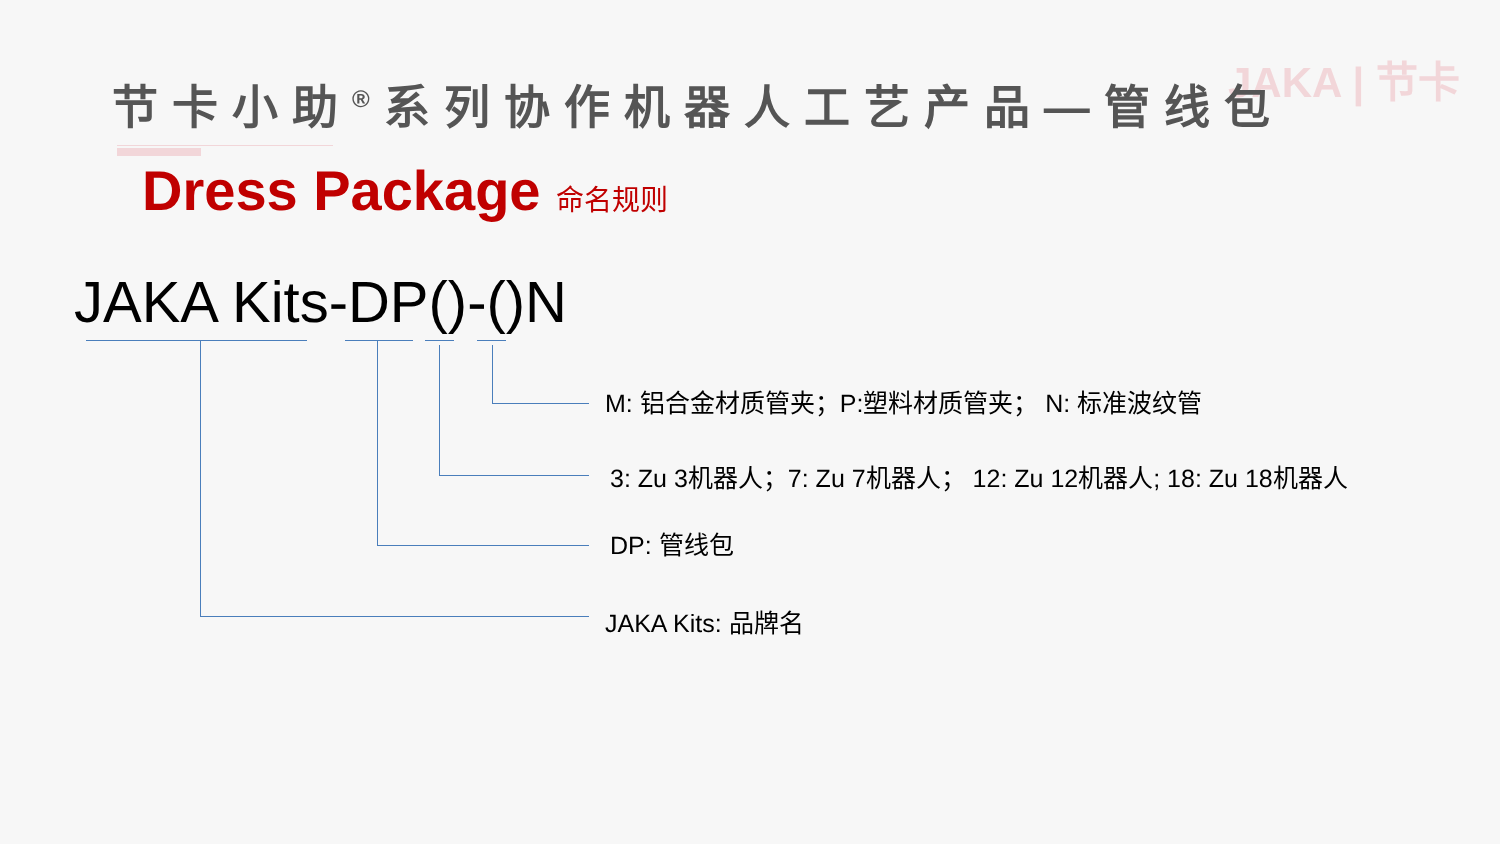JAKA | 节卡
节卡小助<sup>®</sup>系列协作机器人工艺产品—管线包
Dress Package 命名规则
JAKA Kits-DP()-()N
M: 铝合金材质管夹；P:塑料材质管夹； N: 标准波纹管
3: Zu 3机器人；7: Zu 7机器人； 12: Zu 12机器人; 18: Zu 18机器人
DP: 管线包
JAKA Kits: 品牌名